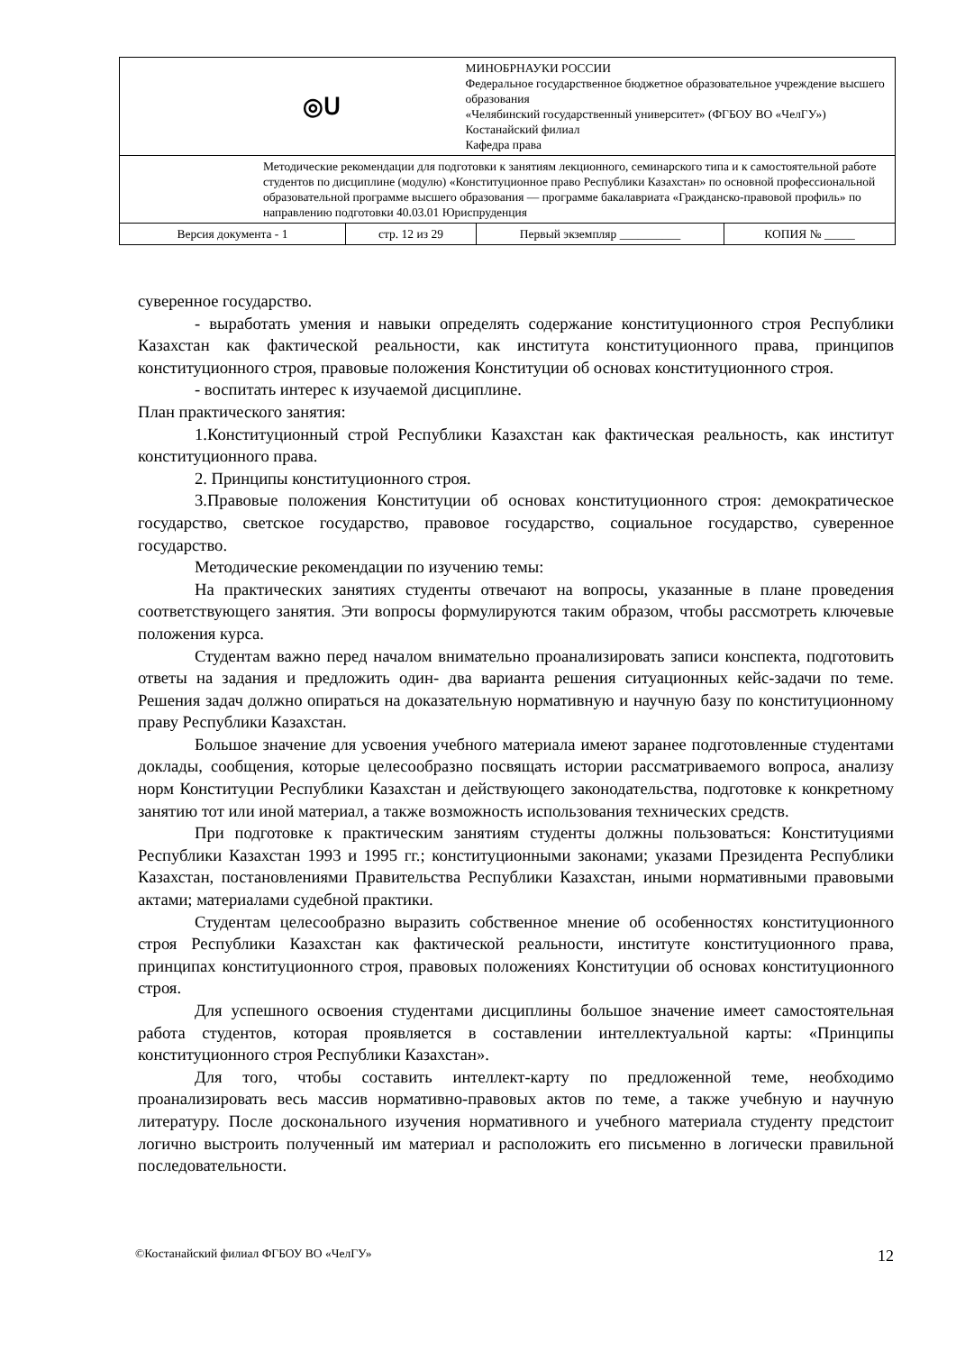| ◎ᑌ | МИНОБРНАУКИ РОССИИ Федеральное государственное бюджетное образовательное учреждение высшего образования «Челябинский государственный университет» (ФГБОУ ВО «ЧелГУ») Костанайский филиал Кафедра права | | |
| Методические рекомендации для подготовки к занятиям лекционного, семинарского типа и к самостоятельной работе студентов по дисциплине (модулю) «Конституционное право Республики Казахстан» по основной профессиональной образовательной программе высшего образования — программе бакалавриата «Гражданско-правовой профиль» по направлению подготовки 40.03.01 Юриспруденция | | | |
| Версия документа - 1 | стр. 12 из 29 | Первый экземпляр __________ | КОПИЯ № _____ |
суверенное государство.
- выработать умения и навыки определять содержание конституционного строя Республики Казахстан как фактической реальности, как института конституционного права, принципов конституционного строя, правовые положения Конституции об основах конституционного строя.
- воспитать интерес к изучаемой дисциплине.
План практического занятия:
1.Конституционный строй Республики Казахстан как фактическая реальность, как институт конституционного права.
2. Принципы конституционного строя.
3.Правовые положения Конституции об основах конституционного строя: демократическое государство, светское государство, правовое государство, социальное государство, суверенное государство.
Методические рекомендации по изучению темы:
На практических занятиях студенты отвечают на вопросы, указанные в плане проведения соответствующего занятия. Эти вопросы формулируются таким образом, чтобы рассмотреть ключевые положения курса.
Студентам важно перед началом внимательно проанализировать записи конспекта, подготовить ответы на задания и предложить один- два варианта решения ситуационных кейс-задачи по теме. Решения задач должно опираться на доказательную нормативную и научную базу по конституционному праву Республики Казахстан.
Большое значение для усвоения учебного материала имеют заранее подготовленные студентами доклады, сообщения, которые целесообразно посвящать истории рассматриваемого вопроса, анализу норм Конституции Республики Казахстан и действующего законодательства, подготовке к конкретному занятию тот или иной материал, а также возможность использования технических средств.
При подготовке к практическим занятиям студенты должны пользоваться: Конституциями Республики Казахстан 1993 и 1995 гг.; конституционными законами; указами Президента Республики Казахстан, постановлениями Правительства Республики Казахстан, иными нормативными правовыми актами; материалами судебной практики.
Студентам целесообразно выразить собственное мнение об особенностях конституционного строя Республики Казахстан как фактической реальности, институте конституционного права, принципах конституционного строя, правовых положениях Конституции об основах конституционного строя.
Для успешного освоения студентами дисциплины большое значение имеет самостоятельная работа студентов, которая проявляется в составлении интеллектуальной карты: «Принципы конституционного строя Республики Казахстан».
Для того, чтобы составить интеллект-карту по предложенной теме, необходимо проанализировать весь массив нормативно-правовых актов по теме, а также учебную и научную литературу. После досконального изучения нормативного и учебного материала студенту предстоит логично выстроить полученный им материал и расположить его письменно в логически правильной последовательности.
©Костанайский филиал ФГБОУ ВО «ЧелГУ» 12